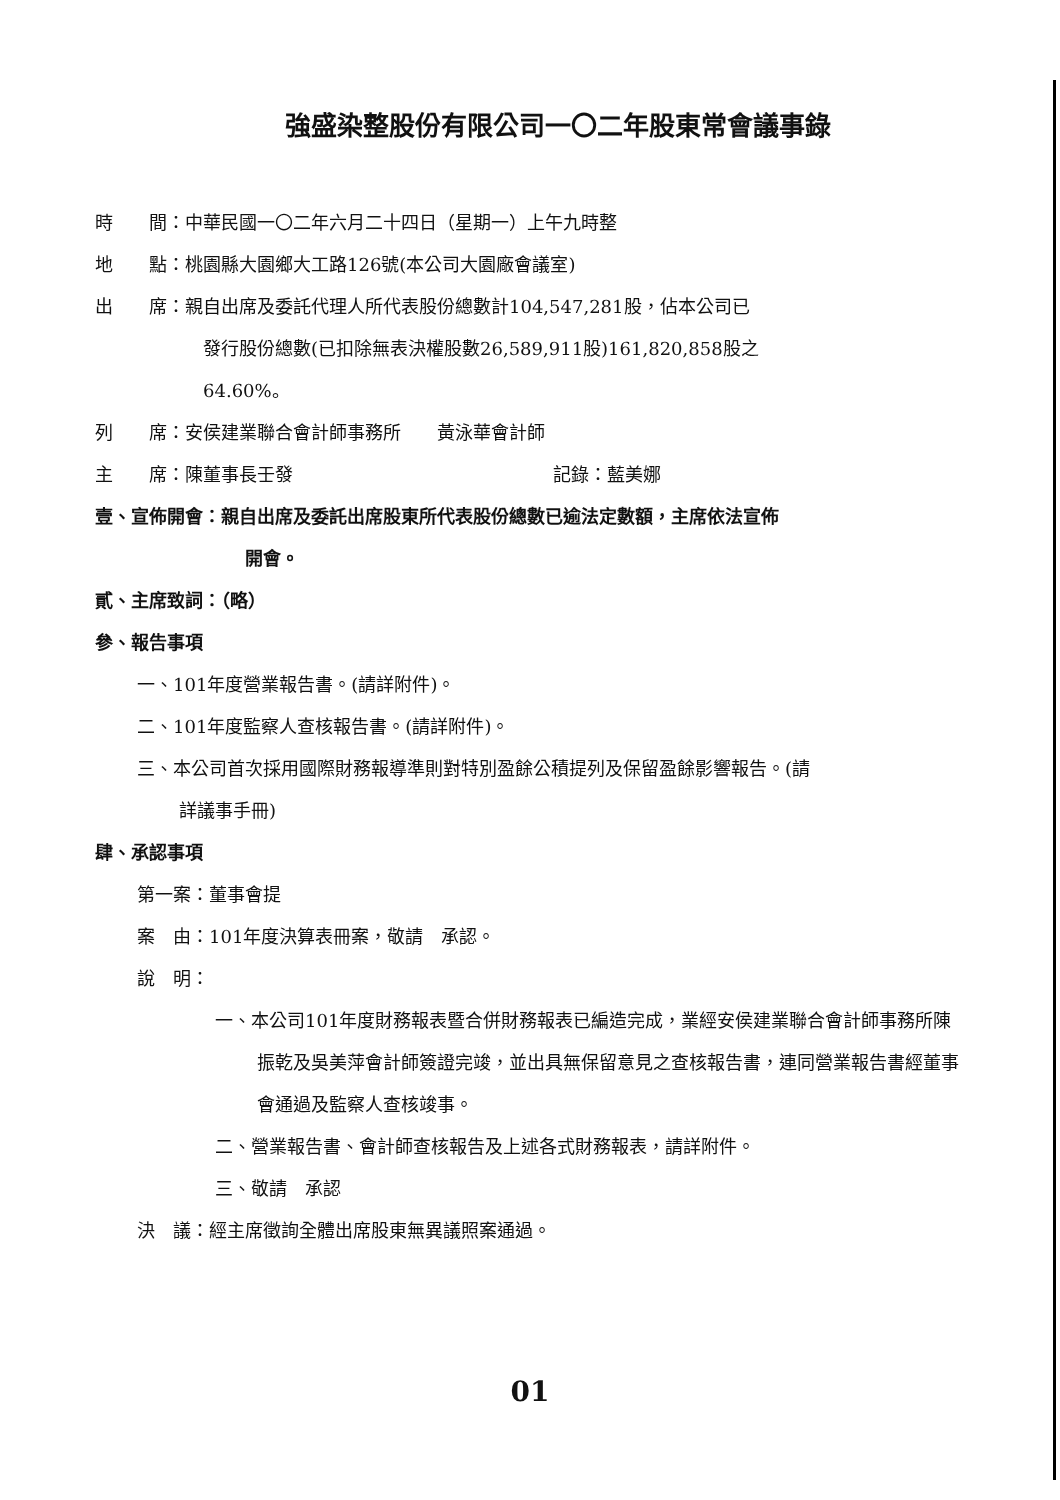強盛染整股份有限公司一〇二年股東常會議事錄
時　　間：中華民國一〇二年六月二十四日（星期一）上午九時整
地　　點：桃園縣大園鄉大工路126號(本公司大園廠會議室)
出　　席：親自出席及委託代理人所代表股份總數計104,547,281股，佔本公司已
發行股份總數(已扣除無表決權股數26,589,911股)161,820,858股之
64.60%。
列　　席：安侯建業聯合會計師事務所　　黃泳華會計師
主　　席：陳董事長壬發 記錄：藍美娜
壹、宣佈開會：親自出席及委託出席股東所代表股份總數已逾法定數額，主席依法宣佈
開會。
貳、主席致詞：（略）
參、報告事項
一、101年度營業報告書。(請詳附件)。
二、101年度監察人查核報告書。(請詳附件)。
三、本公司首次採用國際財務報導準則對特別盈餘公積提列及保留盈餘影響報告。(請
詳議事手冊)
肆、承認事項
第一案：董事會提
案　由：101年度決算表冊案，敬請　承認。
說　明：
一、本公司101年度財務報表暨合併財務報表已編造完成，業經安侯建業聯合會計師事務所陳振乾及吳美萍會計師簽證完竣，並出具無保留意見之查核報告書，連同營業報告書經董事會通過及監察人查核竣事。
二、營業報告書、會計師查核報告及上述各式財務報表，請詳附件。
三、敬請　承認
決　議：經主席徵詢全體出席股東無異議照案通過。
01